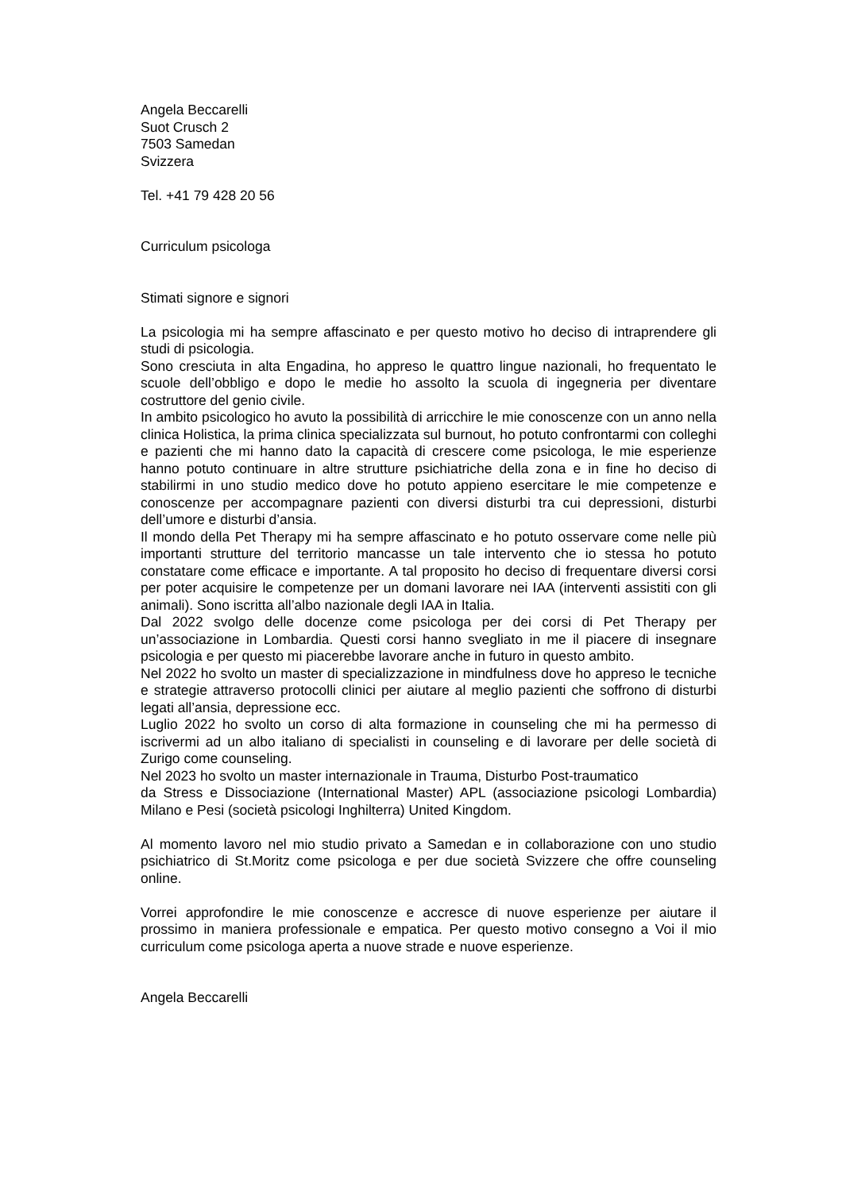Angela Beccarelli
Suot Crusch 2
7503 Samedan
Svizzera
Tel. +41 79 428 20 56
Curriculum psicologa
Stimati signore e signori
La psicologia mi ha sempre affascinato e per questo motivo ho deciso di intraprendere gli studi di psicologia.
Sono cresciuta in alta Engadina, ho appreso le quattro lingue nazionali, ho frequentato le scuole dell’obbligo e dopo le medie ho assolto la scuola di ingegneria per diventare costruttore del genio civile.
In ambito psicologico ho avuto la possibilità di arricchire le mie conoscenze con un anno nella clinica Holistica, la prima clinica specializzata sul burnout, ho potuto confrontarmi con colleghi e pazienti che mi hanno dato la capacità di crescere come psicologa, le mie esperienze hanno potuto continuare in altre strutture psichiatriche della zona e in fine ho deciso di stabilirmi in uno studio medico dove ho potuto appieno esercitare le mie competenze e conoscenze per accompagnare pazienti con diversi disturbi tra cui depressioni, disturbi dell’umore e disturbi d’ansia.
Il mondo della Pet Therapy mi ha sempre affascinato e ho potuto osservare come nelle più importanti strutture del territorio mancasse un tale intervento che io stessa ho potuto constatare come efficace e importante. A tal proposito ho deciso di frequentare diversi corsi per poter acquisire le competenze per un domani lavorare nei IAA (interventi assistiti con gli animali). Sono iscritta all’albo nazionale degli IAA in Italia.
Dal 2022 svolgo delle docenze come psicologa per dei corsi di Pet Therapy per un’associazione in Lombardia. Questi corsi hanno svegliato in me il piacere di insegnare psicologia e per questo mi piacerebbe lavorare anche in futuro in questo ambito.
Nel 2022 ho svolto un master di specializzazione in mindfulness dove ho appreso le tecniche e strategie attraverso protocolli clinici per aiutare al meglio pazienti che soffrono di disturbi legati all’ansia, depressione ecc.
Luglio 2022 ho svolto un corso di alta formazione in counseling che mi ha permesso di iscrivermi ad un albo italiano di specialisti in counseling e di lavorare per delle società di Zurigo come counseling.
Nel 2023 ho svolto un master internazionale in Trauma, Disturbo Post-traumatico
da Stress e Dissociazione (International Master) APL (associazione psicologi Lombardia) Milano e Pesi (società psicologi Inghilterra) United Kingdom.
Al momento lavoro nel mio studio privato a Samedan e in collaborazione con uno studio psichiatrico di St.Moritz come psicologa e per due società Svizzere che offre counseling online.
Vorrei approfondire le mie conoscenze e accresce di nuove esperienze per aiutare il prossimo in maniera professionale e empatica. Per questo motivo consegno a Voi il mio curriculum come psicologa aperta a nuove strade e nuove esperienze.
Angela Beccarelli